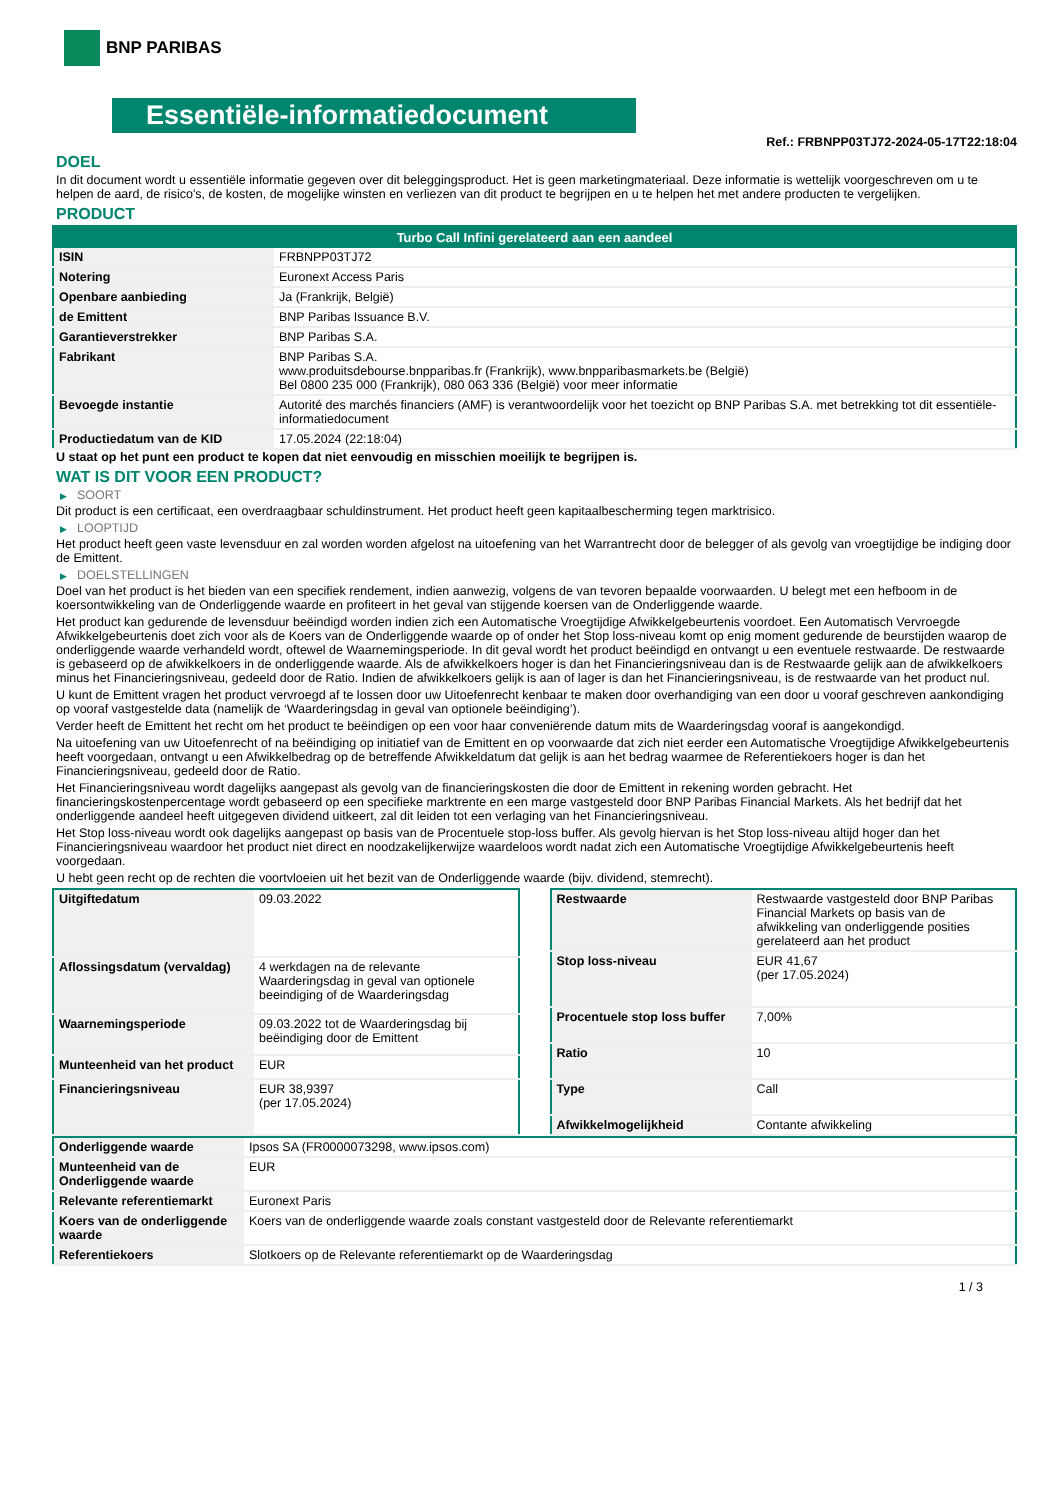BNP PARIBAS
Essentiële-informatiedocument
Ref.: FRBNPP03TJ72-2024-05-17T22:18:04
DOEL
In dit document wordt u essentiële informatie gegeven over dit beleggingsproduct. Het is geen marketingmateriaal. Deze informatie is wettelijk voorgeschreven om u te helpen de aard, de risico's, de kosten, de mogelijke winsten en verliezen van dit product te begrijpen en u te helpen het met andere producten te vergelijken.
PRODUCT
| Turbo Call Infini gerelateerd aan een aandeel | |
| --- | --- |
| ISIN | FRBNPP03TJ72 |
| Notering | Euronext Access Paris |
| Openbare aanbieding | Ja (Frankrijk, België) |
| de Emittent | BNP Paribas Issuance B.V. |
| Garantieverstrekker | BNP Paribas S.A. |
| Fabrikant | BNP Paribas S.A. www.produitsdebourse.bnpparibas.fr (Frankrijk), www.bnpparibasmarkets.be (België) Bel 0800 235 000 (Frankrijk), 080 063 336 (België) voor meer informatie |
| Bevoegde instantie | Autorité des marchés financiers (AMF) is verantwoordelijk voor het toezicht op BNP Paribas S.A. met betrekking tot dit essentiële-informatiedocument |
| Productiedatum van de KID | 17.05.2024 (22:18:04) |
U staat op het punt een product te kopen dat niet eenvoudig en misschien moeilijk te begrijpen is.
WAT IS DIT VOOR EEN PRODUCT?
▶ SOORT
Dit product is een certificaat, een overdraagbaar schuldinstrument. Het product heeft geen kapitaalbescherming tegen marktrisico.
▶ LOOPTIJD
Het product heeft geen vaste levensduur en zal worden worden afgelost na uitoefening van het Warrantrecht door de belegger of als gevolg van vroegtijdige be indiging door de Emittent.
▶ DOELSTELLINGEN
Doel van het product is het bieden van een specifiek rendement, indien aanwezig, volgens de van tevoren bepaalde voorwaarden. U belegt met een hefboom in de koersontwikkeling van de Onderliggende waarde en profiteert in het geval van stijgende koersen van de Onderliggende waarde.
Het product kan gedurende de levensduur beëindigd worden indien zich een Automatische Vroegtijdige Afwikkelgebeurtenis voordoet. Een Automatisch Vervroegde Afwikkelgebeurtenis doet zich voor als de Koers van de Onderliggende waarde op of onder het Stop loss-niveau komt op enig moment gedurende de beurstijden waarop de onderliggende waarde verhandeld wordt, oftewel de Waarnemingsperiode. In dit geval wordt het product beëindigd en ontvangt u een eventuele restwaarde. De restwaarde is gebaseerd op de afwikkelkoers in de onderliggende waarde. Als de afwikkelkoers hoger is dan het Financieringsniveau dan is de Restwaarde gelijk aan de afwikkelkoers minus het Financieringsniveau, gedeeld door de Ratio. Indien de afwikkelkoers gelijk is aan of lager is dan het Financieringsniveau, is de restwaarde van het product nul.
U kunt de Emittent vragen het product vervroegd af te lossen door uw Uitoefenrecht kenbaar te maken door overhandiging van een door u vooraf geschreven aankondiging op vooraf vastgestelde data (namelijk de ‘Waarderingsdag in geval van optionele beëindiging’).
Verder heeft de Emittent het recht om het product te beëindigen op een voor haar conveniërende datum mits de Waarderingsdag vooraf is aangekondigd.
Na uitoefening van uw Uitoefenrecht of na beëindiging op initiatief van de Emittent en op voorwaarde dat zich niet eerder een Automatische Vroegtijdige Afwikkelgebeurtenis heeft voorgedaan, ontvangt u een Afwikkelbedrag op de betreffende Afwikkeldatum dat gelijk is aan het bedrag waarmee de Referentiekoers hoger is dan het Financieringsniveau, gedeeld door de Ratio.
Het Financieringsniveau wordt dagelijks aangepast als gevolg van de financieringskosten die door de Emittent in rekening worden gebracht. Het financieringskostenpercentage wordt gebaseerd op een specifieke marktrente en een marge vastgesteld door BNP Paribas Financial Markets. Als het bedrijf dat het onderliggende aandeel heeft uitgegeven dividend uitkeert, zal dit leiden tot een verlaging van het Financieringsniveau.
Het Stop loss-niveau wordt ook dagelijks aangepast op basis van de Procentuele stop-loss buffer. Als gevolg hiervan is het Stop loss-niveau altijd hoger dan het Financieringsniveau waardoor het product niet direct en noodzakelijkerwijze waardeloos wordt nadat zich een Automatische Vroegtijdige Afwikkelgebeurtenis heeft voorgedaan.
U hebt geen recht op de rechten die voortvloeien uit het bezit van de Onderliggende waarde (bijv. dividend, stemrecht).
| Uitgiftedatum | 09.03.2022 |
| Aflossingsdatum (vervaldag) | 4 werkdagen na de relevante Waarderingsdag in geval van optionele beeindiging of de Waarderingsdag |
| Waarnemingsperiode | 09.03.2022 tot de Waarderingsdag bij beëindiging door de Emittent |
| Munteenheid van het product | EUR |
| Financieringsniveau | EUR 38,9397 (per 17.05.2024) |
| Restwaarde | Restwaarde vastgesteld door BNP Paribas Financial Markets op basis van de afwikkeling van onderliggende posities gerelateerd aan het product |
| Stop loss-niveau | EUR 41,67 (per 17.05.2024) |
| Procentuele stop loss buffer | 7,00% |
| Ratio | 10 |
| Type | Call |
| Afwikkelmogelijkheid | Contante afwikkeling |
| Onderliggende waarde | Ipsos SA (FR0000073298, www.ipsos.com) |
| Munteenheid van de Onderliggende waarde | EUR |
| Relevante referentiemarkt | Euronext Paris |
| Koers van de onderliggende waarde | Koers van de onderliggende waarde zoals constant vastgesteld door de Relevante referentiemarkt |
| Referentiekoers | Slotkoers op de Relevante referentiemarkt op de Waarderingsdag |
1 / 3